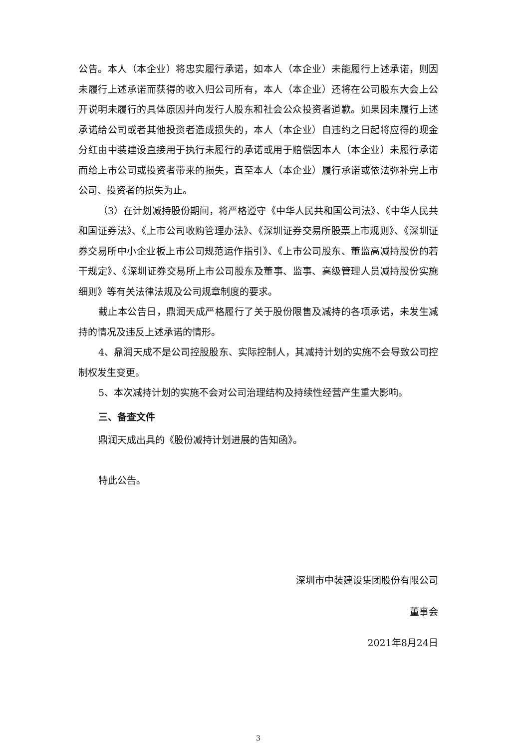公告。本人（本企业）将忠实履行承诺，如本人（本企业）未能履行上述承诺，则因未履行上述承诺而获得的收入归公司所有，本人（本企业）还将在公司股东大会上公开说明未履行的具体原因并向发行人股东和社会公众投资者道歉。如果因未履行上述承诺给公司或者其他投资者造成损失的，本人（本企业）自违约之日起将应得的现金分红由中装建设直接用于执行未履行的承诺或用于赔偿因本人（本企业）未履行承诺而给上市公司或投资者带来的损失，直至本人（本企业）履行承诺或依法弥补完上市公司、投资者的损失为止。
（3）在计划减持股份期间，将严格遵守《中华人民共和国公司法》、《中华人民共和国证券法》、《上市公司收购管理办法》、《深圳证券交易所股票上市规则》、《深圳证券交易所中小企业板上市公司规范运作指引》、《上市公司股东、董监高减持股份的若干规定》、《深圳证券交易所上市公司股东及董事、监事、高级管理人员减持股份实施细则》等有关法律法规及公司规章制度的要求。
截止本公告日，鼎润天成严格履行了关于股份限售及减持的各项承诺，未发生减持的情况及违反上述承诺的情形。
4、鼎润天成不是公司控股股东、实际控制人，其减持计划的实施不会导致公司控制权发生变更。
5、本次减持计划的实施不会对公司治理结构及持续性经营产生重大影响。
三、备查文件
鼎润天成出具的《股份减持计划进展的告知函》。
特此公告。
深圳市中装建设集团股份有限公司
董事会
2021年8月24日
3